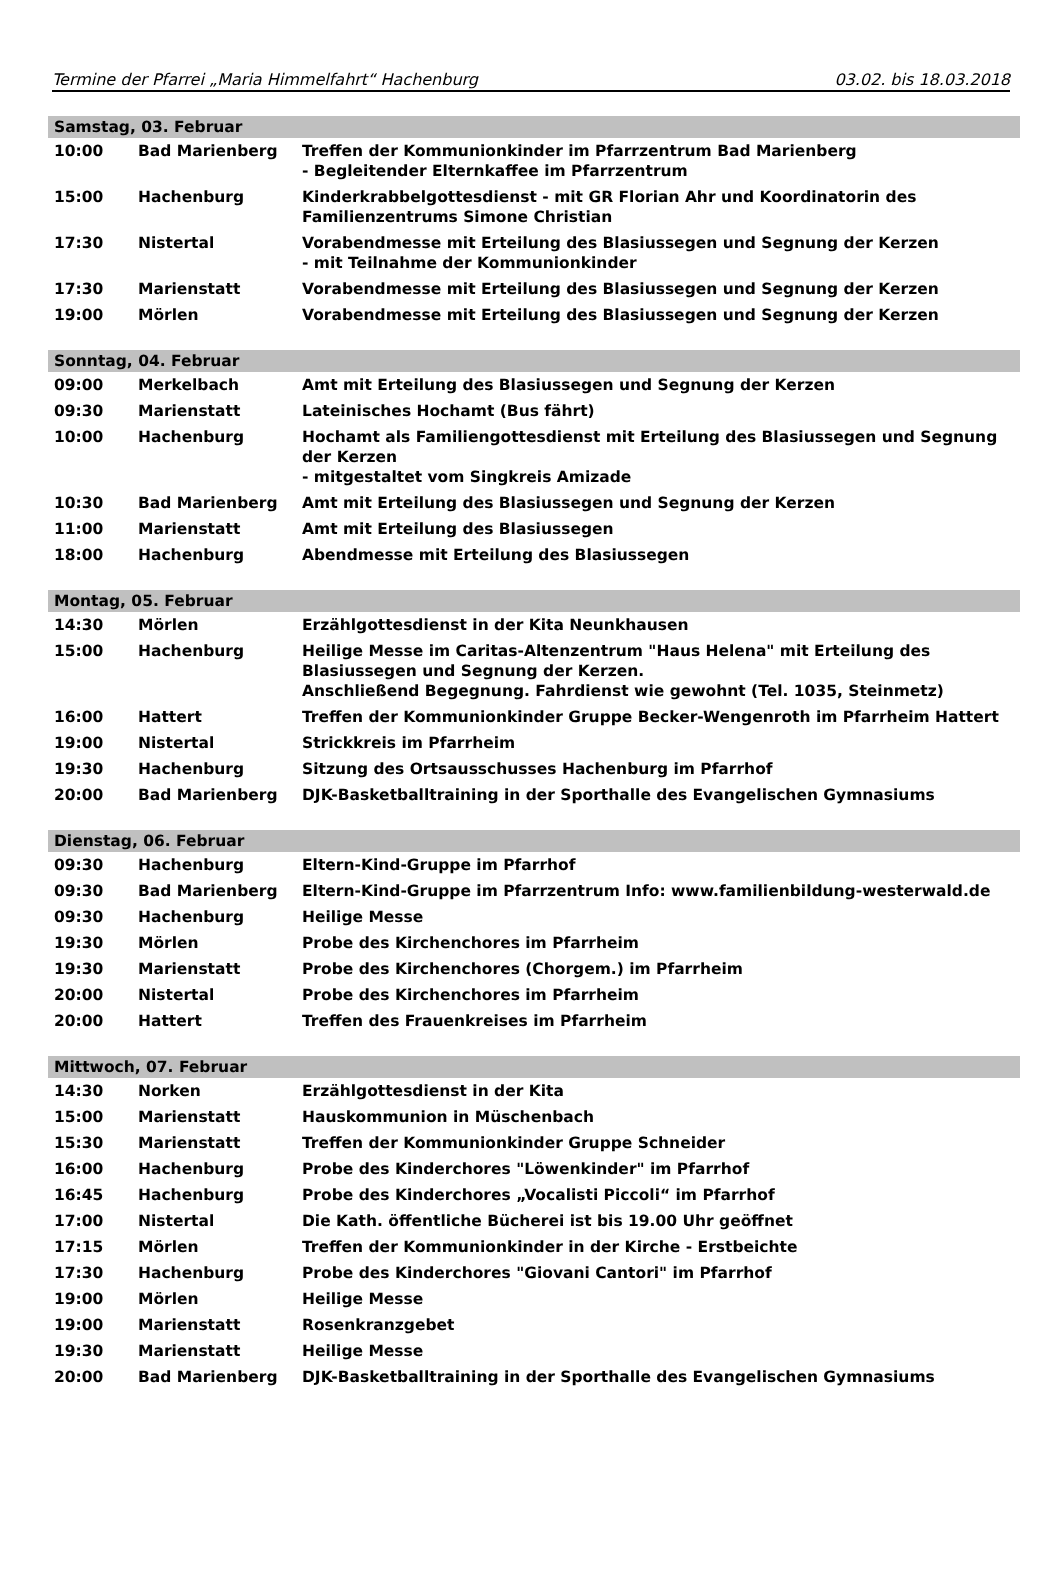Termine der Pfarrei „Maria Himmelfahrt“ Hachenburg 03.02. bis 18.03.2018
| Samstag, 03. Februar | | |
| 10:00 | Bad Marienberg | Treffen der Kommunionkinder im Pfarrzentrum Bad Marienberg - Begleitender Elternkaffee im Pfarrzentrum |
| 15:00 | Hachenburg | Kinderkrabbelgottesdienst - mit GR Florian Ahr und Koordinatorin des Familienzentrums Simone Christian |
| 17:30 | Nistertal | Vorabendmesse mit Erteilung des Blasiussegen und Segnung der Kerzen - mit Teilnahme der Kommunionkinder |
| 17:30 | Marienstatt | Vorabendmesse mit Erteilung des Blasiussegen und Segnung der Kerzen |
| 19:00 | Mörlen | Vorabendmesse mit Erteilung des Blasiussegen und Segnung der Kerzen |
| Sonntag, 04. Februar | | |
| 09:00 | Merkelbach | Amt mit Erteilung des Blasiussegen und Segnung der Kerzen |
| 09:30 | Marienstatt | Lateinisches Hochamt (Bus fährt) |
| 10:00 | Hachenburg | Hochamt als Familiengottesdienst mit Erteilung des Blasiussegen und Segnung der Kerzen - mitgestaltet vom Singkreis Amizade |
| 10:30 | Bad Marienberg | Amt mit Erteilung des Blasiussegen und Segnung der Kerzen |
| 11:00 | Marienstatt | Amt mit Erteilung des Blasiussegen |
| 18:00 | Hachenburg | Abendmesse mit Erteilung des Blasiussegen |
| Montag, 05. Februar | | |
| 14:30 | Mörlen | Erzählgottesdienst in der Kita Neunkhausen |
| 15:00 | Hachenburg | Heilige Messe im Caritas-Altenzentrum "Haus Helena" mit Erteilung des Blasiussegen und Segnung der Kerzen. Anschließend Begegnung. Fahrdienst wie gewohnt (Tel. 1035, Steinmetz) |
| 16:00 | Hattert | Treffen der Kommunionkinder Gruppe Becker-Wengenroth im Pfarrheim Hattert |
| 19:00 | Nistertal | Strickkreis im Pfarrheim |
| 19:30 | Hachenburg | Sitzung des Ortsausschusses Hachenburg im Pfarrhof |
| 20:00 | Bad Marienberg | DJK-Basketballtraining in der Sporthalle des Evangelischen Gymnasiums |
| Dienstag, 06. Februar | | |
| 09:30 | Hachenburg | Eltern-Kind-Gruppe im Pfarrhof |
| 09:30 | Bad Marienberg | Eltern-Kind-Gruppe im Pfarrzentrum Info: www.familienbildung-westerwald.de |
| 09:30 | Hachenburg | Heilige Messe |
| 19:30 | Mörlen | Probe des Kirchenchores im Pfarrheim |
| 19:30 | Marienstatt | Probe des Kirchenchores (Chorgem.) im Pfarrheim |
| 20:00 | Nistertal | Probe des Kirchenchores im Pfarrheim |
| 20:00 | Hattert | Treffen des Frauenkreises im Pfarrheim |
| Mittwoch, 07. Februar | | |
| 14:30 | Norken | Erzählgottesdienst in der Kita |
| 15:00 | Marienstatt | Hauskommunion in Müschenbach |
| 15:30 | Marienstatt | Treffen der Kommunionkinder Gruppe Schneider |
| 16:00 | Hachenburg | Probe des Kinderchores "Löwenkinder" im Pfarrhof |
| 16:45 | Hachenburg | Probe des Kinderchores „Vocalisti Piccoli“ im Pfarrhof |
| 17:00 | Nistertal | Die Kath. öffentliche Bücherei ist bis 19.00 Uhr geöffnet |
| 17:15 | Mörlen | Treffen der Kommunionkinder in der Kirche - Erstbeichte |
| 17:30 | Hachenburg | Probe des Kinderchores "Giovani Cantori" im Pfarrhof |
| 19:00 | Mörlen | Heilige Messe |
| 19:00 | Marienstatt | Rosenkranzgebet |
| 19:30 | Marienstatt | Heilige Messe |
| 20:00 | Bad Marienberg | DJK-Basketballtraining in der Sporthalle des Evangelischen Gymnasiums |